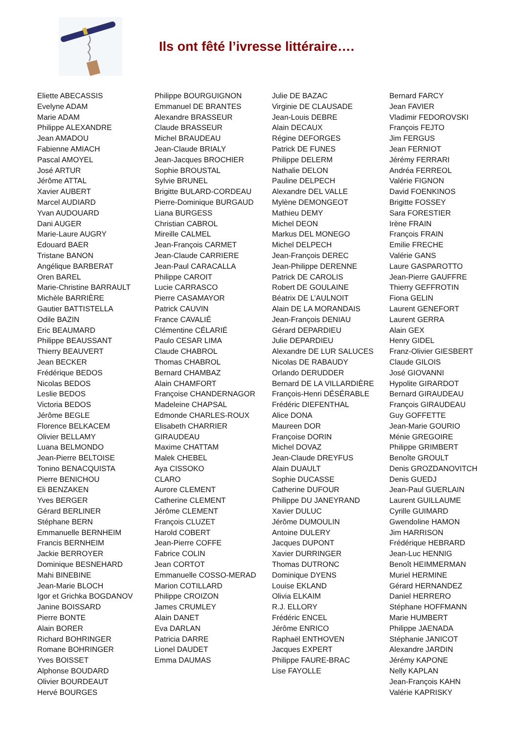Ils ont fêté l’ivresse littéraire….
Eliette ABECASSIS
Evelyne ADAM
Marie ADAM
Philippe ALEXANDRE
Jean AMADOU
Fabienne AMIACH
Pascal AMOYEL
José ARTUR
Jérôme ATTAL
Xavier AUBERT
Marcel AUDIARD
Yvan AUDOUARD
Dani AUGER
Marie-Laure AUGRY
Edouard BAER
Tristane BANON
Angélique BARBERAT
Oren BAREL
Marie-Christine BARRAULT
Michèle BARRIÈRE
Gautier BATTISTELLA
Odile BAZIN
Eric BEAUMARD
Philippe BEAUSSANT
Thierry BEAUVERT
Jean BECKER
Frédérique BEDOS
Nicolas BEDOS
Leslie BEDOS
Victoria BEDOS
Jérôme BEGLE
Florence BELKACEM
Olivier BELLAMY
Luana BELMONDO
Jean-Pierre BELTOISE
Tonino BENACQUISTA
Pierre BENICHOU
Eli BENZAKEN
Yves BERGER
Gérard BERLINER
Stéphane BERN
Emmanuelle BERNHEIM
Francis BERNHEIM
Jackie BERROYER
Dominique BESNEHARD
Mahi BINEBINE
Jean-Marie BLOCH
Igor et Grichka BOGDANOV
Janine BOISSARD
Pierre BONTE
Alain BORER
Richard BOHRINGER
Romane BOHRINGER
Yves BOISSET
Alphonse BOUDARD
Olivier BOURDEAUT
Hervé BOURGES
Philippe BOURGUIGNON
Emmanuel DE BRANTES
Alexandre BRASSEUR
Claude BRASSEUR
Michel BRAUDEAU
Jean-Claude BRIALY
Jean-Jacques BROCHIER
Sophie BROUSTAL
Sylvie BRUNEL
Brigitte BULARD-CORDEAU
Pierre-Dominique BURGAUD
Liana BURGESS
Christian CABROL
Mireille CALMEL
Jean-François CARMET
Jean-Claude CARRIERE
Jean-Paul CARACALLA
Philippe CAROIT
Lucie CARRASCO
Pierre CASAMAYOR
Patrick CAUVIN
France CAVALIÉ
Clémentine CÉLARIÉ
Paulo CESAR LIMA
Claude CHABROL
Thomas CHABROL
Bernard CHAMBAZ
Alain CHAMFORT
Françoise CHANDERNAGOR
Madeleine CHAPSAL
Edmonde CHARLES-ROUX
Elisabeth CHARRIER GIRAUDEAU
Maxime CHATTAM
Malek CHEBEL
Aya CISSOKO
CLARO
Aurore CLEMENT
Catherine CLEMENT
Jérôme CLEMENT
François CLUZET
Harold COBERT
Jean-Pierre COFFE
Fabrice COLIN
Jean CORTOT
Emmanuelle COSSO-MERAD
Marion COTILLARD
Philippe CROIZON
James CRUMLEY
Alain DANET
Eva DARLAN
Patricia DARRE
Lionel DAUDET
Emma DAUMAS
Julie DE BAZAC
Virginie DE CLAUSADE
Jean-Louis DEBRE
Alain DECAUX
Régine DEFORGES
Patrick DE FUNES
Philippe DELERM
Nathalie DELON
Pauline DELPECH
Alexandre DEL VALLE
Mylène DEMONGEOT
Mathieu DEMY
Michel DEON
Markus DEL MONEGO
Michel DELPECH
Jean-François DEREC
Jean-Philippe DERENNE
Patrick DE CAROLIS
Robert DE GOULAINE
Béatrix DE L’AULNOIT
Alain DE LA MORANDAIS
Jean-François DENIAU
Gérard DEPARDIEU
Julie DEPARDIEU
Alexandre DE LUR SALUCES
Nicolas DE RABAUDY
Orlando DERUDDER
Bernard DE LA VILLARDIÈRE
François-Henri DÉSÉRABLE
Frédéric DIEFENTHAL
Alice DONA
Maureen DOR
Françoise DORIN
Michel DOVAZ
Jean-Claude DREYFUS
Alain DUAULT
Sophie DUCASSE
Catherine DUFOUR
Philippe DU JANEYRAND
Xavier DULUC
Jérôme DUMOULIN
Antoine DULERY
Jacques DUPONT
Xavier DURRINGER
Thomas DUTRONC
Dominique DYENS
Louise EKLAND
Olivia ELKAIM
R.J. ELLORY
Frédéric ENCEL
Jérôme ENRICO
Raphaël ENTHOVEN
Jacques EXPERT
Philippe FAURE-BRAC
Lise FAYOLLE
Bernard FARCY
Jean FAVIER
Vladimir FEDOROVSKI
François FEJTO
Jim FERGUS
Jean FERNIOT
Jérémy FERRARI
Andréa FERREOL
Valérie FIGNON
David FOENKINOS
Brigitte FOSSEY
Sara FORESTIER
Irène FRAIN
François FRAIN
Emilie FRECHE
Valérie GANS
Laure GASPAROTTO
Jean-Pierre GAUFFRE
Thierry GEFFROTIN
Fiona GELIN
Laurent GENEFORT
Laurent GERRA
Alain GEX
Henry GIDEL
Franz-Olivier GIESBERT
Claude GILOIS
José GIOVANNI
Hypolite GIRARDOT
Bernard GIRAUDEAU
François GIRAUDEAU
Guy GOFFETTE
Jean-Marie GOURIO
Ménie GREGOIRE
Philippe GRIMBERT
Benoîte GROULT
Denis GROZDANOVITCH
Denis GUEDJ
Jean-Paul GUERLAIN
Laurent GUILLAUME
Cyrille GUIMARD
Gwendoline HAMON
Jim HARRISON
Frédérique HEBRARD
Jean-Luc HENNIG
Benoît HEIMMERMAN
Muriel HERMINE
Gérard HERNANDEZ
Daniel HERRERO
Stéphane HOFFMANN
Marie HUMBERT
Philippe JAENADA
Stéphanie JANICOT
Alexandre JARDIN
Jérémy KAPONE
Nelly KAPLAN
Jean-François KAHN
Valérie KAPRISKY